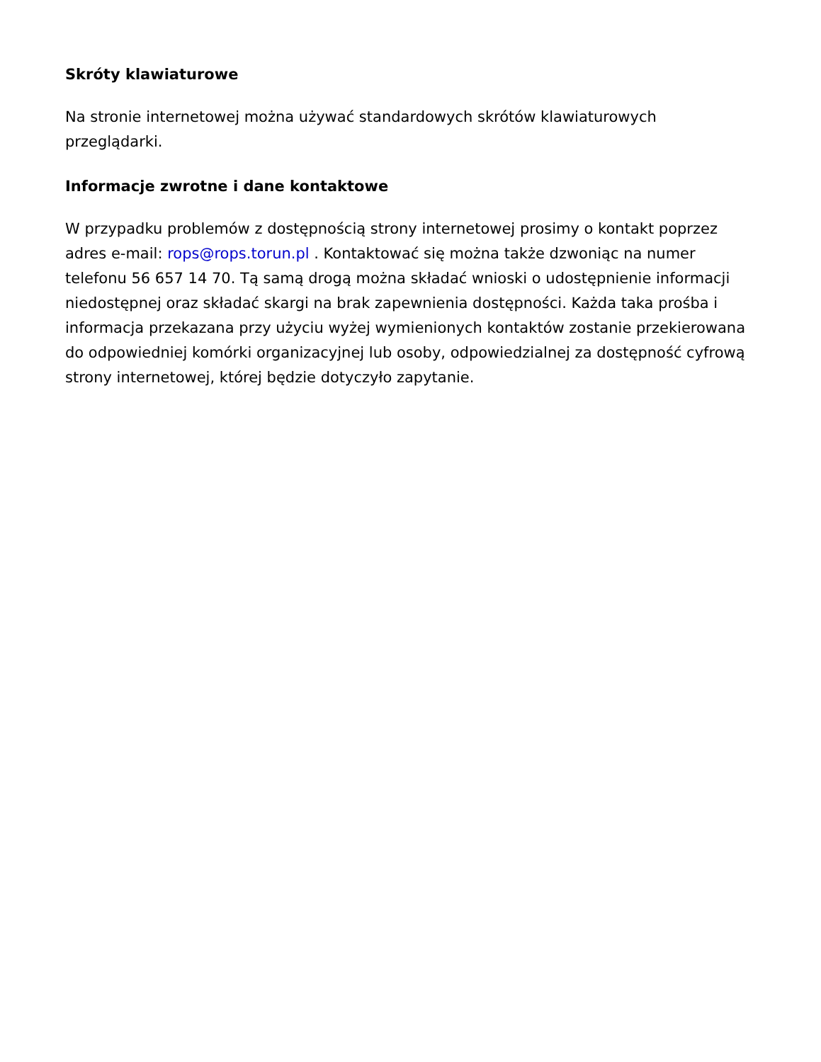Skróty klawiaturowe
Na stronie internetowej można używać standardowych skrótów klawiaturowych przeglądarki.
Informacje zwrotne i dane kontaktowe
W przypadku problemów z dostępnością strony internetowej prosimy o kontakt poprzez adres e-mail: rops@rops.torun.pl . Kontaktować się można także dzwoniąc na numer telefonu 56 657 14 70. Tą samą drogą można składać wnioski o udostępnienie informacji niedostępnej oraz składać skargi na brak zapewnienia dostępności. Każda taka prośba i informacja przekazana przy użyciu wyżej wymienionych kontaktów zostanie przekierowana do odpowiedniej komórki organizacyjnej lub osoby, odpowiedzialnej za dostępność cyfrową strony internetowej, której będzie dotyczyło zapytanie.